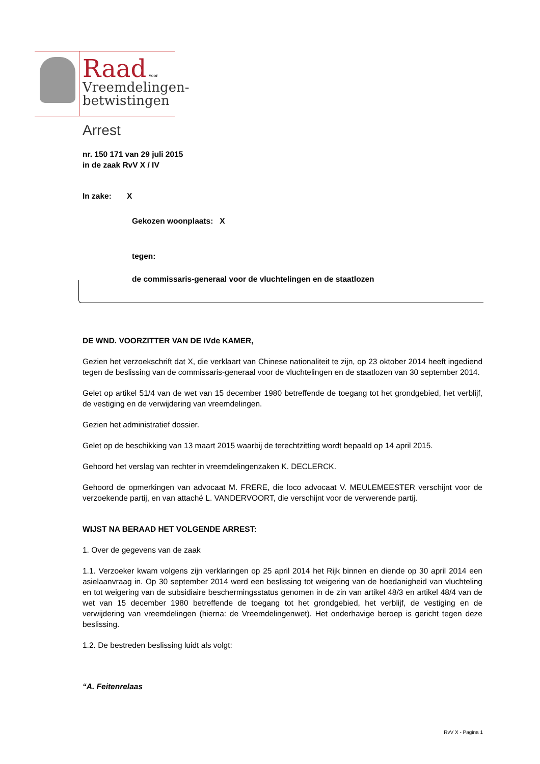Raad voor
Vreemdelingen-
betwistingen
Arrest
nr. 150 171 van 29 juli 2015
in de zaak RvV X / IV
In zake: X
Gekozen woonplaats: X
tegen:
de commissaris-generaal voor de vluchtelingen en de staatlozen
DE WND. VOORZITTER VAN DE IVde KAMER,
Gezien het verzoekschrift dat X, die verklaart van Chinese nationaliteit te zijn, op 23 oktober 2014 heeft ingediend tegen de beslissing van de commissaris-generaal voor de vluchtelingen en de staatlozen van 30 september 2014.
Gelet op artikel 51/4 van de wet van 15 december 1980 betreffende de toegang tot het grondgebied, het verblijf, de vestiging en de verwijdering van vreemdelingen.
Gezien het administratief dossier.
Gelet op de beschikking van 13 maart 2015 waarbij de terechtzitting wordt bepaald op 14 april 2015.
Gehoord het verslag van rechter in vreemdelingenzaken K. DECLERCK.
Gehoord de opmerkingen van advocaat M. FRERE, die loco advocaat V. MEULEMEESTER verschijnt voor de verzoekende partij, en van attaché L. VANDERVOORT, die verschijnt voor de verwerende partij.
WIJST NA BERAAD HET VOLGENDE ARREST:
1. Over de gegevens van de zaak
1.1. Verzoeker kwam volgens zijn verklaringen op 25 april 2014 het Rijk binnen en diende op 30 april 2014 een asielaanvraag in. Op 30 september 2014 werd een beslissing tot weigering van de hoedanigheid van vluchteling en tot weigering van de subsidiaire beschermingsstatus genomen in de zin van artikel 48/3 en artikel 48/4 van de wet van 15 december 1980 betreffende de toegang tot het grondgebied, het verblijf, de vestiging en de verwijdering van vreemdelingen (hierna: de Vreemdelingenwet). Het onderhavige beroep is gericht tegen deze beslissing.
1.2. De bestreden beslissing luidt als volgt:
“A. Feitenrelaas
RvV X - Pagina 1